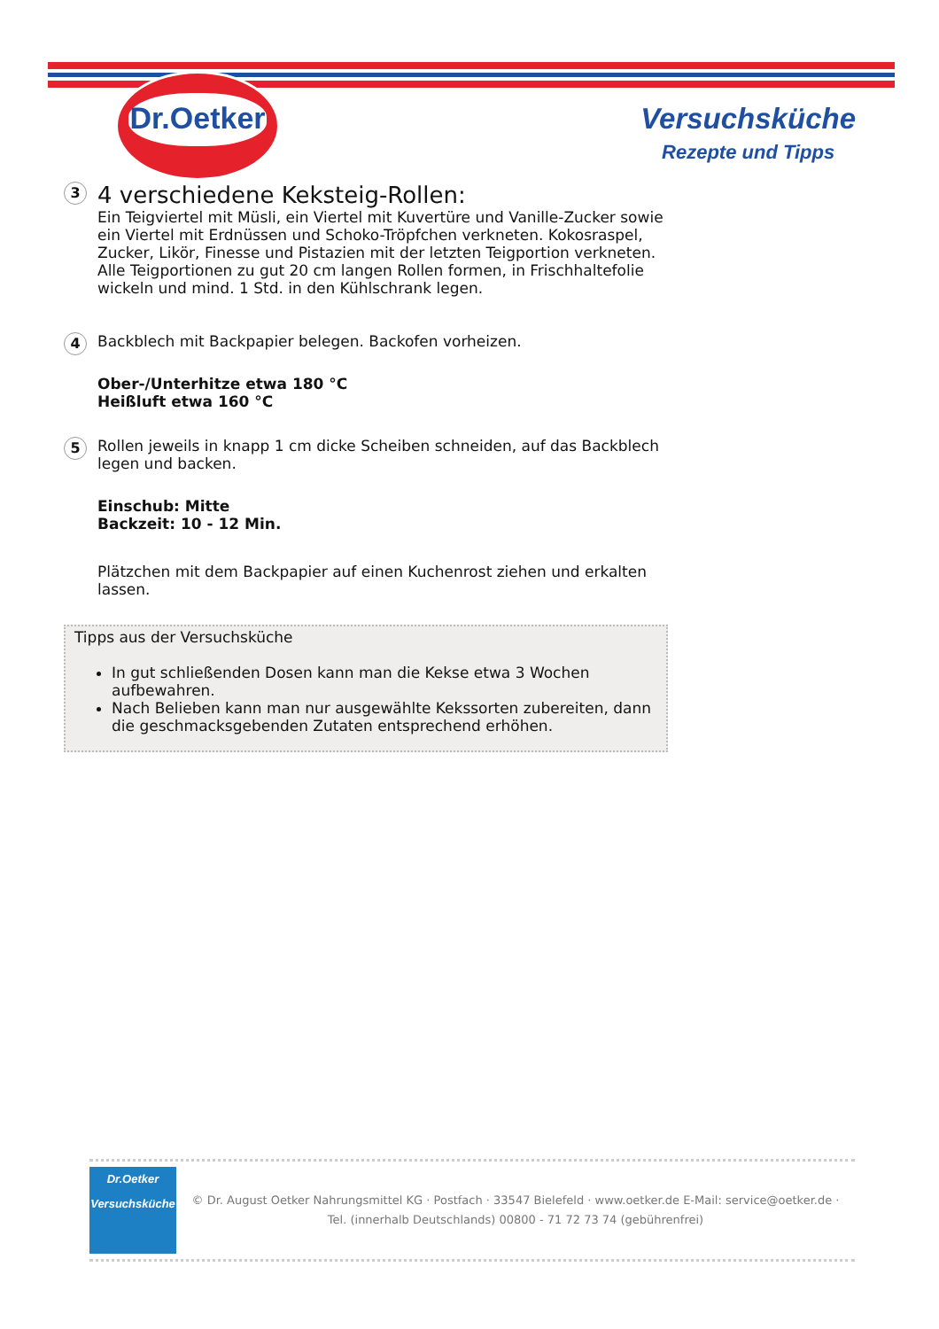Dr.Oetker
Versuchsküche
Rezepte und Tipps
3
4 verschiedene Keksteig-Rollen:
Ein Teigviertel mit Müsli, ein Viertel mit Kuvertüre und Vanille-Zucker sowie ein Viertel mit Erdnüssen und Schoko-Tröpfchen verkneten. Kokosraspel, Zucker, Likör, Finesse und Pistazien mit der letzten Teigportion verkneten. Alle Teigportionen zu gut 20 cm langen Rollen formen, in Frischhaltefolie wickeln und mind. 1 Std. in den Kühlschrank legen.
4
Backblech mit Backpapier belegen. Backofen vorheizen.
Ober-/Unterhitze etwa 180 °C
Heißluft etwa 160 °C
5
Rollen jeweils in knapp 1 cm dicke Scheiben schneiden, auf das Backblech legen und backen.
Einschub: Mitte
Backzeit: 10 - 12 Min.
Plätzchen mit dem Backpapier auf einen Kuchenrost ziehen und erkalten lassen.
Tipps aus der Versuchsküche
In gut schließenden Dosen kann man die Kekse etwa 3 Wochen aufbewahren.
Nach Belieben kann man nur ausgewählte Kekssorten zubereiten, dann die geschmacksgebenden Zutaten entsprechend erhöhen.
Dr.Oetker
Versuchsküche
© Dr. August Oetker Nahrungsmittel KG · Postfach · 33547 Bielefeld · www.oetker.de E-Mail: service@oetker.de ·
Tel. (innerhalb Deutschlands) 00800 - 71 72 73 74 (gebührenfrei)